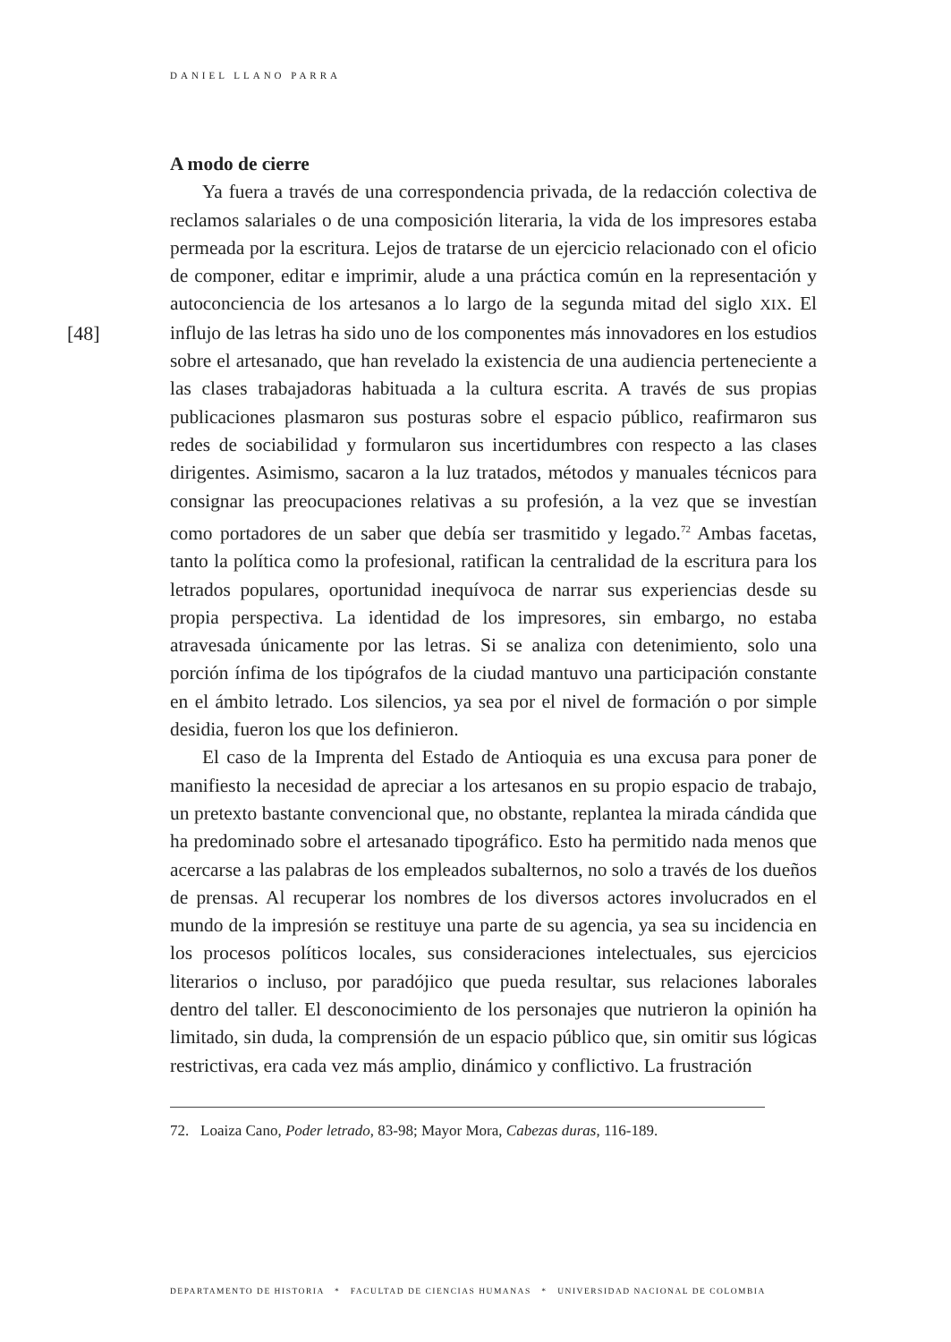DANIEL LLANO PARRA
[48]
A modo de cierre
Ya fuera a través de una correspondencia privada, de la redacción colectiva de reclamos salariales o de una composición literaria, la vida de los impresores estaba permeada por la escritura. Lejos de tratarse de un ejercicio relacionado con el oficio de componer, editar e imprimir, alude a una práctica común en la representación y autoconciencia de los artesanos a lo largo de la segunda mitad del siglo XIX. El influjo de las letras ha sido uno de los componentes más innovadores en los estudios sobre el artesanado, que han revelado la existencia de una audiencia perteneciente a las clases trabajadoras habituada a la cultura escrita. A través de sus propias publicaciones plasmaron sus posturas sobre el espacio público, reafirmaron sus redes de sociabilidad y formularon sus incertidumbres con respecto a las clases dirigentes. Asimismo, sacaron a la luz tratados, métodos y manuales técnicos para consignar las preocupaciones relativas a su profesión, a la vez que se investían como portadores de un saber que debía ser trasmitido y legado.<sup>72</sup> Ambas facetas, tanto la política como la profesional, ratifican la centralidad de la escritura para los letrados populares, oportunidad inequívoca de narrar sus experiencias desde su propia perspectiva. La identidad de los impresores, sin embargo, no estaba atravesada únicamente por las letras. Si se analiza con detenimiento, solo una porción ínfima de los tipógrafos de la ciudad mantuvo una participación constante en el ámbito letrado. Los silencios, ya sea por el nivel de formación o por simple desidia, fueron los que los definieron.
El caso de la Imprenta del Estado de Antioquia es una excusa para poner de manifiesto la necesidad de apreciar a los artesanos en su propio espacio de trabajo, un pretexto bastante convencional que, no obstante, replantea la mirada cándida que ha predominado sobre el artesanado tipográfico. Esto ha permitido nada menos que acercarse a las palabras de los empleados subalternos, no solo a través de los dueños de prensas. Al recuperar los nombres de los diversos actores involucrados en el mundo de la impresión se restituye una parte de su agencia, ya sea su incidencia en los procesos políticos locales, sus consideraciones intelectuales, sus ejercicios literarios o incluso, por paradójico que pueda resultar, sus relaciones laborales dentro del taller. El desconocimiento de los personajes que nutrieron la opinión ha limitado, sin duda, la comprensión de un espacio público que, sin omitir sus lógicas restrictivas, era cada vez más amplio, dinámico y conflictivo. La frustración
72. Loaiza Cano, Poder letrado, 83-98; Mayor Mora, Cabezas duras, 116-189.
DEPARTAMENTO DE HISTORIA * FACULTAD DE CIENCIAS HUMANAS * UNIVERSIDAD NACIONAL DE COLOMBIA